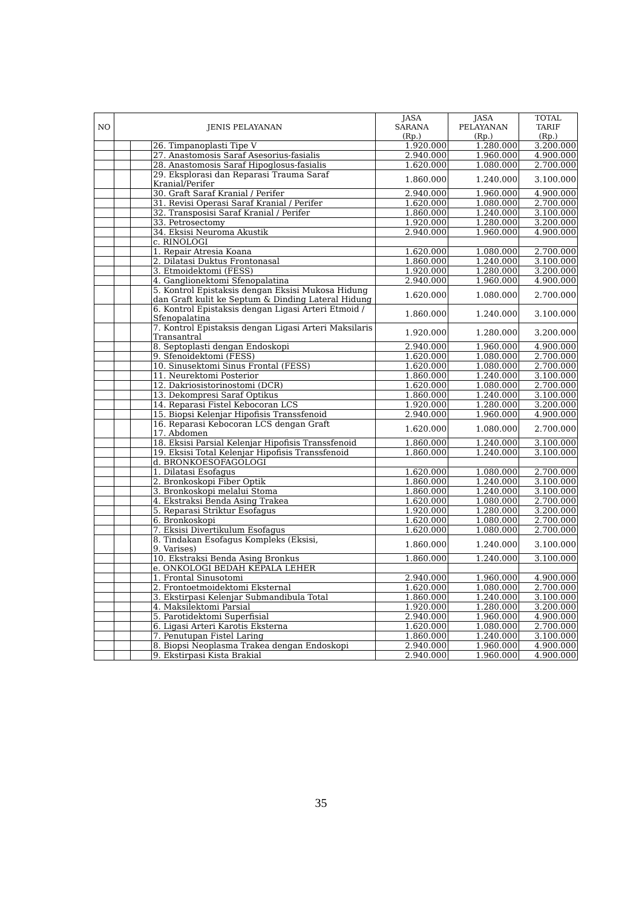| NO | JENIS PELAYANAN | | | JASA SARANA (Rp.) | JASA PELAYANAN (Rp.) | TOTAL TARIF (Rp.) |
| --- | --- | --- | --- | --- | --- | --- |
| | | | 26. Timpanoplasti Tipe V | 1.920.000 | 1.280.000 | 3.200.000 |
| | | | 27. Anastomosis Saraf Asesorius-fasialis | 2.940.000 | 1.960.000 | 4.900.000 |
| | | | 28. Anastomosis Saraf Hipoglosus-fasialis | 1.620.000 | 1.080.000 | 2.700.000 |
| | | | 29. Eksplorasi dan Reparasi Trauma Saraf Kranial/Perifer | 1.860.000 | 1.240.000 | 3.100.000 |
| | | | 30. Graft Saraf Kranial / Perifer | 2.940.000 | 1.960.000 | 4.900.000 |
| | | | 31. Revisi Operasi Saraf Kranial / Perifer | 1.620.000 | 1.080.000 | 2.700.000 |
| | | | 32. Transposisi Saraf Kranial / Perifer | 1.860.000 | 1.240.000 | 3.100.000 |
| | | | 33. Petrosectomy | 1.920.000 | 1.280.000 | 3.200.000 |
| | | | 34. Eksisi Neuroma Akustik | 2.940.000 | 1.960.000 | 4.900.000 |
| | | | c. RINOLOGI | | | |
| | | | 1. Repair Atresia Koana | 1.620.000 | 1.080.000 | 2.700.000 |
| | | | 2. Dilatasi Duktus Frontonasal | 1.860.000 | 1.240.000 | 3.100.000 |
| | | | 3. Etmoidektomi (FESS) | 1.920.000 | 1.280.000 | 3.200.000 |
| | | | 4. Ganglionektomi Sfenopalatina | 2.940.000 | 1.960.000 | 4.900.000 |
| | | | 5. Kontrol Epistaksis dengan Eksisi Mukosa Hidung dan Graft kulit ke Septum & Dinding Lateral Hidung | 1.620.000 | 1.080.000 | 2.700.000 |
| | | | 6. Kontrol Epistaksis dengan Ligasi Arteri Etmoid / Sfenopalatina | 1.860.000 | 1.240.000 | 3.100.000 |
| | | | 7. Kontrol Epistaksis dengan Ligasi Arteri Maksilaris Transantral | 1.920.000 | 1.280.000 | 3.200.000 |
| | | | 8. Septoplasti dengan Endoskopi | 2.940.000 | 1.960.000 | 4.900.000 |
| | | | 9. Sfenoidektomi (FESS) | 1.620.000 | 1.080.000 | 2.700.000 |
| | | | 10. Sinusektomi Sinus Frontal (FESS) | 1.620.000 | 1.080.000 | 2.700.000 |
| | | | 11. Neurektomi Posterior | 1.860.000 | 1.240.000 | 3.100.000 |
| | | | 12. Dakriosistorinostomi (DCR) | 1.620.000 | 1.080.000 | 2.700.000 |
| | | | 13. Dekompresi Saraf Optikus | 1.860.000 | 1.240.000 | 3.100.000 |
| | | | 14. Reparasi Fistel Kebocoran LCS | 1.920.000 | 1.280.000 | 3.200.000 |
| | | | 15. Biopsi Kelenjar Hipofisis Transsfenoid | 2.940.000 | 1.960.000 | 4.900.000 |
| | | | 16. Reparasi Kebocoran LCS dengan Graft 17. Abdomen | 1.620.000 | 1.080.000 | 2.700.000 |
| | | | 18. Eksisi Parsial Kelenjar Hipofisis Transsfenoid | 1.860.000 | 1.240.000 | 3.100.000 |
| | | | 19. Eksisi Total Kelenjar Hipofisis Transsfenoid | 1.860.000 | 1.240.000 | 3.100.000 |
| | | | d. BRONKOESOFAGOLOGI | | | |
| | | | 1. Dilatasi Esofagus | 1.620.000 | 1.080.000 | 2.700.000 |
| | | | 2. Bronkoskopi Fiber Optik | 1.860.000 | 1.240.000 | 3.100.000 |
| | | | 3. Bronkoskopi melalui Stoma | 1.860.000 | 1.240.000 | 3.100.000 |
| | | | 4. Ekstraksi Benda Asing Trakea | 1.620.000 | 1.080.000 | 2.700.000 |
| | | | 5. Reparasi Striktur Esofagus | 1.920.000 | 1.280.000 | 3.200.000 |
| | | | 6. Bronkoskopi | 1.620.000 | 1.080.000 | 2.700.000 |
| | | | 7. Eksisi Divertikulum Esofagus | 1.620.000 | 1.080.000 | 2.700.000 |
| | | | 8. Tindakan Esofagus Kompleks (Eksisi, 9. Varises) | 1.860.000 | 1.240.000 | 3.100.000 |
| | | | 10. Ekstraksi Benda Asing Bronkus | 1.860.000 | 1.240.000 | 3.100.000 |
| | | | e. ONKOLOGI BEDAH KEPALA LEHER | | | |
| | | | 1. Frontal Sinusotomi | 2.940.000 | 1.960.000 | 4.900.000 |
| | | | 2. Frontoetmoidektomi Eksternal | 1.620.000 | 1.080.000 | 2.700.000 |
| | | | 3. Ekstirpasi Kelenjar Submandibula Total | 1.860.000 | 1.240.000 | 3.100.000 |
| | | | 4. Maksilektomi Parsial | 1.920.000 | 1.280.000 | 3.200.000 |
| | | | 5. Parotidektomi Superfisial | 2.940.000 | 1.960.000 | 4.900.000 |
| | | | 6. Ligasi Arteri Karotis Eksterna | 1.620.000 | 1.080.000 | 2.700.000 |
| | | | 7. Penutupan Fistel Laring | 1.860.000 | 1.240.000 | 3.100.000 |
| | | | 8. Biopsi Neoplasma Trakea dengan Endoskopi | 2.940.000 | 1.960.000 | 4.900.000 |
| | | | 9. Ekstirpasi Kista Brakial | 2.940.000 | 1.960.000 | 4.900.000 |
35